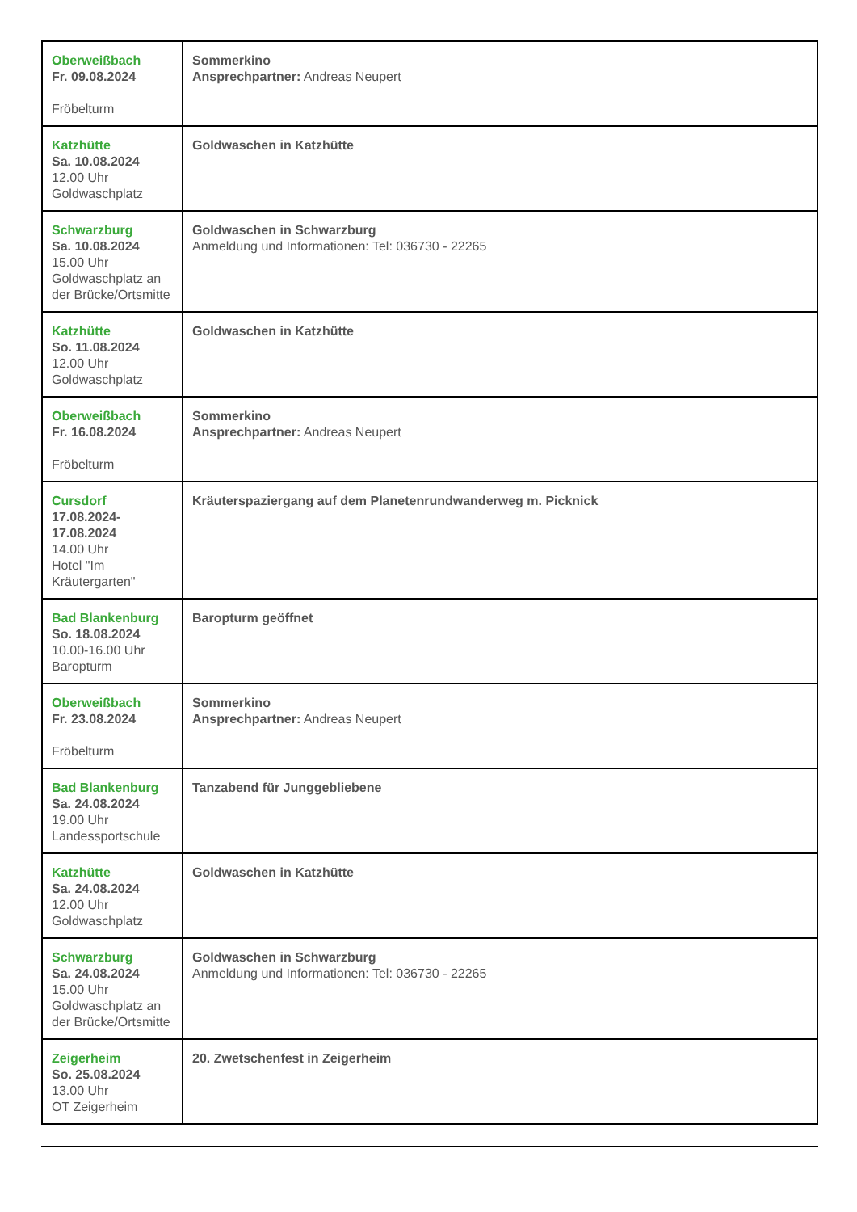| Oberweißbach Fr. 09.08.2024 Fröbelturm | Sommerkino Ansprechpartner: Andreas Neupert |
| Katzhütte Sa. 10.08.2024 12.00 Uhr Goldwaschplatz | Goldwaschen in Katzhütte |
| Schwarzburg Sa. 10.08.2024 15.00 Uhr Goldwaschplatz an der Brücke/Ortsmitte | Goldwaschen in Schwarzburg Anmeldung und Informationen: Tel: 036730 - 22265 |
| Katzhütte So. 11.08.2024 12.00 Uhr Goldwaschplatz | Goldwaschen in Katzhütte |
| Oberweißbach Fr. 16.08.2024 Fröbelturm | Sommerkino Ansprechpartner: Andreas Neupert |
| Cursdorf 17.08.2024- 17.08.2024 14.00 Uhr Hotel "Im Kräutergarten" | Kräuterspaziergang auf dem Planetenrundwanderweg m. Picknick |
| Bad Blankenburg So. 18.08.2024 10.00-16.00 Uhr Baropturm | Baropturm geöffnet |
| Oberweißbach Fr. 23.08.2024 Fröbelturm | Sommerkino Ansprechpartner: Andreas Neupert |
| Bad Blankenburg Sa. 24.08.2024 19.00 Uhr Landessportschule | Tanzabend für Junggebliebene |
| Katzhütte Sa. 24.08.2024 12.00 Uhr Goldwaschplatz | Goldwaschen in Katzhütte |
| Schwarzburg Sa. 24.08.2024 15.00 Uhr Goldwaschplatz an der Brücke/Ortsmitte | Goldwaschen in Schwarzburg Anmeldung und Informationen: Tel: 036730 - 22265 |
| Zeigerheim So. 25.08.2024 13.00 Uhr OT Zeigerheim | 20. Zwetschenfest in Zeigerheim |